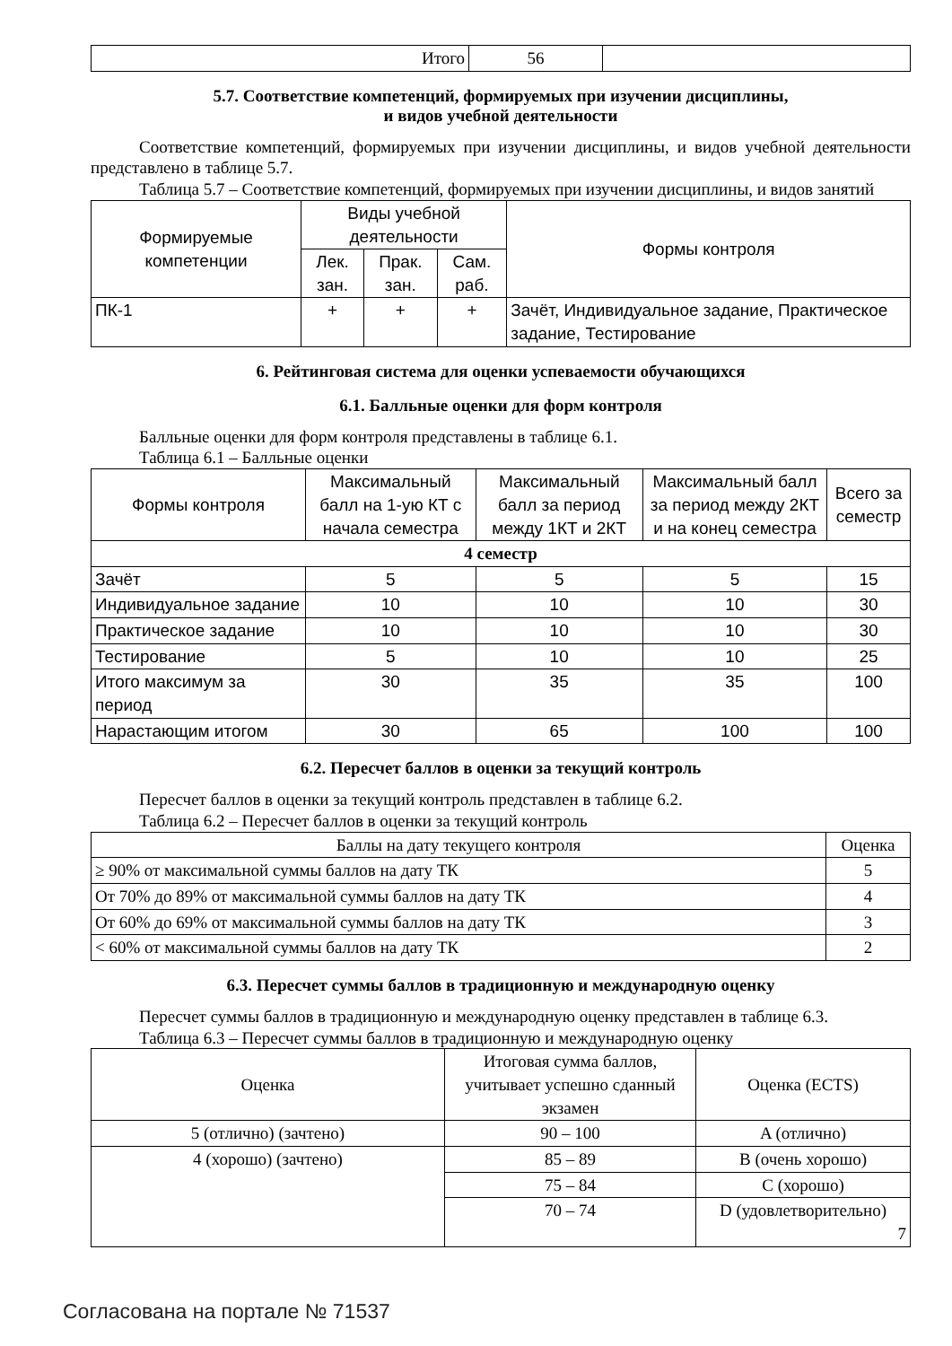| Итого | 56 | |
5.7. Соответствие компетенций, формируемых при изучении дисциплины,
и видов учебной деятельности
Соответствие компетенций, формируемых при изучении дисциплины, и видов учебной деятельности представлено в таблице 5.7.
Таблица 5.7 – Соответствие компетенций, формируемых при изучении дисциплины, и видов занятий
| Формируемые компетенции | Виды учебной деятельности | | | Формы контроля |
| --- | --- | --- | --- | --- |
| | Лек. зан. | Прак. зан. | Сам. раб. | |
| ПК-1 | + | + | + | Зачёт, Индивидуальное задание, Практическое задание, Тестирование |
6. Рейтинговая система для оценки успеваемости обучающихся
6.1. Балльные оценки для форм контроля
Балльные оценки для форм контроля представлены в таблице 6.1.
Таблица 6.1 – Балльные оценки
| Формы контроля | Максимальный балл на 1-ую КТ с начала семестра | Максимальный балл за период между 1КТ и 2КТ | Максимальный балл за период между 2КТ и на конец семестра | Всего за семестр |
| --- | --- | --- | --- | --- |
| 4 семестр | | | | |
| Зачёт | 5 | 5 | 5 | 15 |
| Индивидуальное задание | 10 | 10 | 10 | 30 |
| Практическое задание | 10 | 10 | 10 | 30 |
| Тестирование | 5 | 10 | 10 | 25 |
| Итого максимум за период | 30 | 35 | 35 | 100 |
| Нарастающим итогом | 30 | 65 | 100 | 100 |
6.2. Пересчет баллов в оценки за текущий контроль
Пересчет баллов в оценки за текущий контроль представлен в таблице 6.2.
Таблица 6.2 – Пересчет баллов в оценки за текущий контроль
| Баллы на дату текущего контроля | Оценка |
| --- | --- |
| ≥ 90% от максимальной суммы баллов на дату ТК | 5 |
| От 70% до 89% от максимальной суммы баллов на дату ТК | 4 |
| От 60% до 69% от максимальной суммы баллов на дату ТК | 3 |
| < 60% от максимальной суммы баллов на дату ТК | 2 |
6.3. Пересчет суммы баллов в традиционную и международную оценку
Пересчет суммы баллов в традиционную и международную оценку представлен в таблице 6.3.
Таблица 6.3 – Пересчет суммы баллов в традиционную и международную оценку
| Оценка | Итоговая сумма баллов, учитывает успешно сданный экзамен | Оценка (ECTS) |
| --- | --- | --- |
| 5 (отлично) (зачтено) | 90 – 100 | A (отлично) |
| 4 (хорошо) (зачтено) | 85 – 89 | B (очень хорошо) |
| | 75 – 84 | C (хорошо) |
| | 70 – 74 | D (удовлетворительно) 7 |
Согласована на портале № 71537